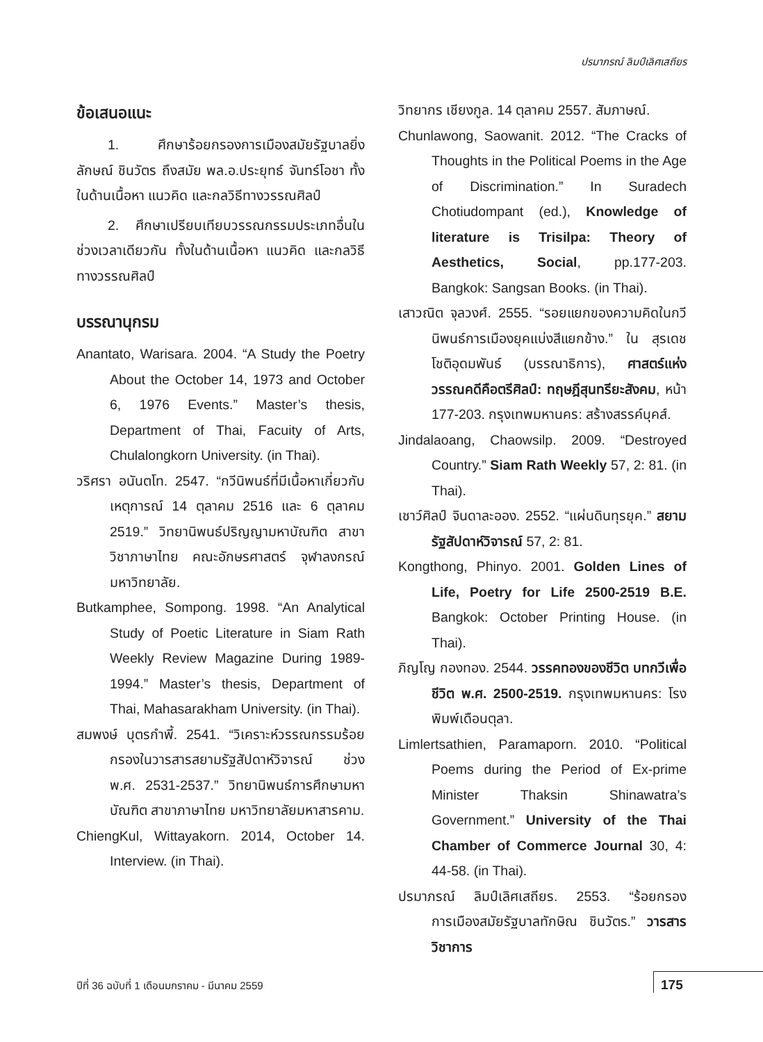ปรมาภรณ์ ลิมป์เลิศเสถียร
ข้อเสนอแนะ
1. ศึกษาร้อยกรองการเมืองสมัยรัฐบาลยิ่งลักษณ์ ชินวัตร ถึงสมัย พล.อ.ประยุทธ์ จันทร์โอชา ทั้งในด้านเนื้อหา แนวคิด และกลวิธีทางวรรณศิลป์
2. ศึกษาเปรียบเทียบวรรณกรรมประเภทอื่นในช่วงเวลาเดียวกัน ทั้งในด้านเนื้อหา แนวคิด และกลวิธีทางวรรณศิลป์
บรรณานุกรม
Anantato, Warisara. 2004. “A Study the Poetry About the October 14, 1973 and October 6, 1976 Events.” Master’s thesis, Department of Thai, Facuity of Arts, Chulalongkorn University. (in Thai).
วริศรา อนันตโท. 2547. “กวีนิพนธ์ที่มีเนื้อหาเกี่ยวกับเหตุการณ์ 14 ตุลาคม 2516 และ 6 ตุลาคม 2519.” วิทยานิพนธ์ปริญญามหาบัณฑิต สาขาวิชาภาษาไทย คณะอักษรศาสตร์ จุฬาลงกรณ์มหาวิทยาลัย.
Butkamphee, Sompong. 1998. “An Analytical Study of Poetic Literature in Siam Rath Weekly Review Magazine During 1989-1994.” Master’s thesis, Department of Thai, Mahasarakham University. (in Thai).
สมพงษ์ บุตรกำพี้. 2541. “วิเคราะห์วรรณกรรมร้อยกรองในวารสารสยามรัฐสัปดาห์วิจารณ์ ช่วง พ.ศ. 2531-2537.” วิทยานิพนธ์การศึกษามหาบัณฑิต สาขาภาษาไทย มหาวิทยาลัยมหาสารคาม.
ChiengKul, Wittayakorn. 2014, October 14. Interview. (in Thai).
วิทยากร เชียงกูล. 14 ตุลาคม 2557. สัมภาษณ์.
Chunlawong, Saowanit. 2012. “The Cracks of Thoughts in the Political Poems in the Age of Discrimination.” In Suradech Chotiudompant (ed.), Knowledge of literature is Trisilpa: Theory of Aesthetics, Social, pp.177-203. Bangkok: Sangsan Books. (in Thai).
เสาวณิต จุลวงศ์. 2555. “รอยแยกของความคิดในกวีนิพนธ์การเมืองยุคแบ่งสีแยกข้าง.” ใน สุรเดช โชติอุดมพันธ์ (บรรณาธิการ), ศาสตร์แห่งวรรณคดีคือตรีศิลป์: ทฤษฎีสุนทรียะสังคม, หน้า 177-203. กรุงเทพมหานคร: สร้างสรรค์บุคส์.
Jindalaoang, Chaowsilp. 2009. “Destroyed Country.” Siam Rath Weekly 57, 2: 81. (in Thai).
เชาว์ศิลป์ จินดาละออง. 2552. “แผ่นดินทุรยุค.” สยามรัฐสัปดาห์วิจารณ์ 57, 2: 81.
Kongthong, Phinyo. 2001. Golden Lines of Life, Poetry for Life 2500-2519 B.E. Bangkok: October Printing House. (in Thai).
ภิญโญ กองทอง. 2544. วรรคทองของชีวิต บทกวีเพื่อชีวิต พ.ศ. 2500-2519. กรุงเทพมหานคร: โรงพิมพ์เดือนตุลา.
Limlertsathien, Paramaporn. 2010. “Political Poems during the Period of Ex-prime Minister Thaksin Shinawatra’s Government.” University of the Thai Chamber of Commerce Journal 30, 4: 44-58. (in Thai).
ปรมาภรณ์ ลิมป์เลิศเสถียร. 2553. “ร้อยกรองการเมืองสมัยรัฐบาลทักษิณ ชินวัตร.” วารสารวิชาการ
ปีที่ 36 ฉบับที่ 1 เดือนมกราคม - มีนาคม 2559
175